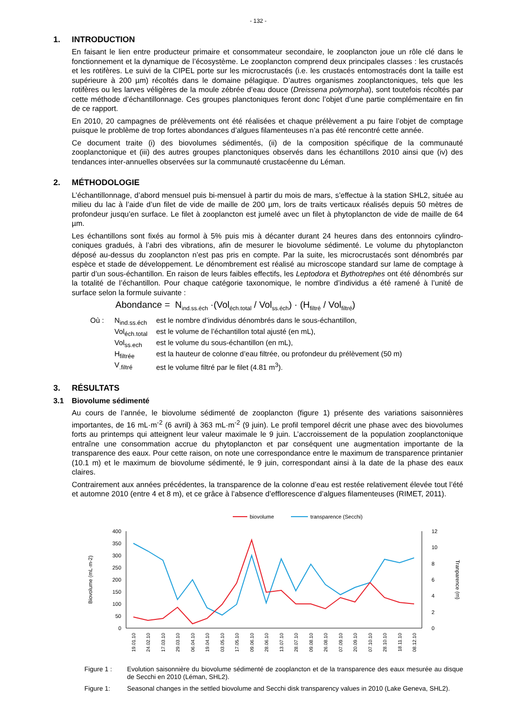- 132 -
1. INTRODUCTION
En faisant le lien entre producteur primaire et consommateur secondaire, le zooplancton joue un rôle clé dans le fonctionnement et la dynamique de l’écosystème. Le zooplancton comprend deux principales classes : les crustacés et les rotifères. Le suivi de la CIPEL porte sur les microcrustacés (i.e. les crustacés entomostracés dont la taille est supérieure à 200 µm) récoltés dans le domaine pélagique. D’autres organismes zooplanctoniques, tels que les rotifères ou les larves véligères de la moule zébrée d’eau douce (Dreissena polymorpha), sont toutefois récoltés par cette méthode d’échantillonnage. Ces groupes planctoniques feront donc l’objet d’une partie complémentaire en fin de ce rapport.
En 2010, 20 campagnes de prélèvements ont été réalisées et chaque prélèvement a pu faire l’objet de comptage puisque le problème de trop fortes abondances d’algues filamenteuses n’a pas été rencontré cette année.
Ce document traite (i) des biovolumes sédimentés, (ii) de la composition spécifique de la communauté zooplanctonique et (iii) des autres groupes planctoniques observés dans les échantillons 2010 ainsi que (iv) des tendances inter-annuelles observées sur la communauté crustacéenne du Léman.
2. MÉTHODOLOGIE
L’échantillonnage, d’abord mensuel puis bi-mensuel à partir du mois de mars, s’effectue à la station SHL2, située au milieu du lac à l’aide d’un filet de vide de maille de 200 µm, lors de traits verticaux réalisés depuis 50 mètres de profondeur jusqu’en surface. Le filet à zooplancton est jumelé avec un filet à phytoplancton de vide de maille de 64 µm.
Les échantillons sont fixés au formol à 5% puis mis à décanter durant 24 heures dans des entonnoirs cylindro-coniques gradués, à l’abri des vibrations, afin de mesurer le biovolume sédimenté. Le volume du phytoplancton déposé au-dessus du zooplancton n’est pas pris en compte. Par la suite, les microcrustacés sont dénombrés par espèce et stade de développement. Le dénombrement est réalisé au microscope standard sur lame de comptage à partir d’un sous-échantillon. En raison de leurs faibles effectifs, les Leptodora et Bythotrephes ont été dénombrés sur la totalité de l’échantillon. Pour chaque catégorie taxonomique, le nombre d’individus a été ramené à l’unité de surface selon la formule suivante :
Abondance = N<sub>ind.ss.éch</sub> ·(Vol<sub>éch.total</sub> / Vol<sub>ss.éch</sub>) · (H<sub>filtré</sub> / Vol<sub>filtré</sub>)
| Où : | N<sub>ind.ss.éch</sub> | est le nombre d’individus dénombrés dans le sous-échantillon, |
| | Vol<sub>éch.total</sub> | est le volume de l’échantillon total ajusté (en mL), |
| | Vol<sub>ss.ech</sub> | est le volume du sous-échantillon (en mL), |
| | H<sub>filtrée</sub> | est la hauteur de colonne d’eau filtrée, ou profondeur du prélèvement (50 m) |
| | V<sub>.filtré</sub> | est le volume filtré par le filet (4.81 m<sup>3</sup>). |
3. RÉSULTATS
3.1 Biovolume sédimenté
Au cours de l’année, le biovolume sédimenté de zooplancton (figure 1) présente des variations saisonnières importantes, de 16 mL·m<sup>-2</sup> (6 avril) à 363 mL·m<sup>-2</sup> (9 juin). Le profil temporel décrit une phase avec des biovolumes forts au printemps qui atteignent leur valeur maximale le 9 juin. L’accroissement de la population zooplanctonique entraîne une consommation accrue du phytoplancton et par conséquent une augmentation importante de la transparence des eaux. Pour cette raison, on note une correspondance entre le maximum de transparence printanier (10.1 m) et le maximum de biovolume sédimenté, le 9 juin, correspondant ainsi à la date de la phase des eaux claires.
Contrairement aux années précédentes, la transparence de la colonne d’eau est restée relativement élevée tout l’été et automne 2010 (entre 4 et 8 m), et ce grâce à l’absence d’efflorescence d’algues filamenteuses (RIMET, 2011).
biovolume
transparence (Secchi)
400
350
300
250
200
150
100
50
0
12
10
8
6
4
2
0
Biovolume (mL·m-2)
Tranparence (m)
19.01.10
24.02.10
17.03.10
29.03.10
06.04.10
19.04.10
03.05.10
17.05.10
09.06.10
28.06.10
13.07.10
28.07.10
09.08.10
26.08.10
07.09.10
20.09.10
07.10.10
28.10.10
18.11.10
08.12.10
Figure 1 : Evolution saisonnière du biovolume sédimenté de zooplancton et de la transparence des eaux mesurée au disque de Secchi en 2010 (Léman, SHL2).
Figure 1: Seasonal changes in the settled biovolume and Secchi disk transparency values in 2010 (Lake Geneva, SHL2).